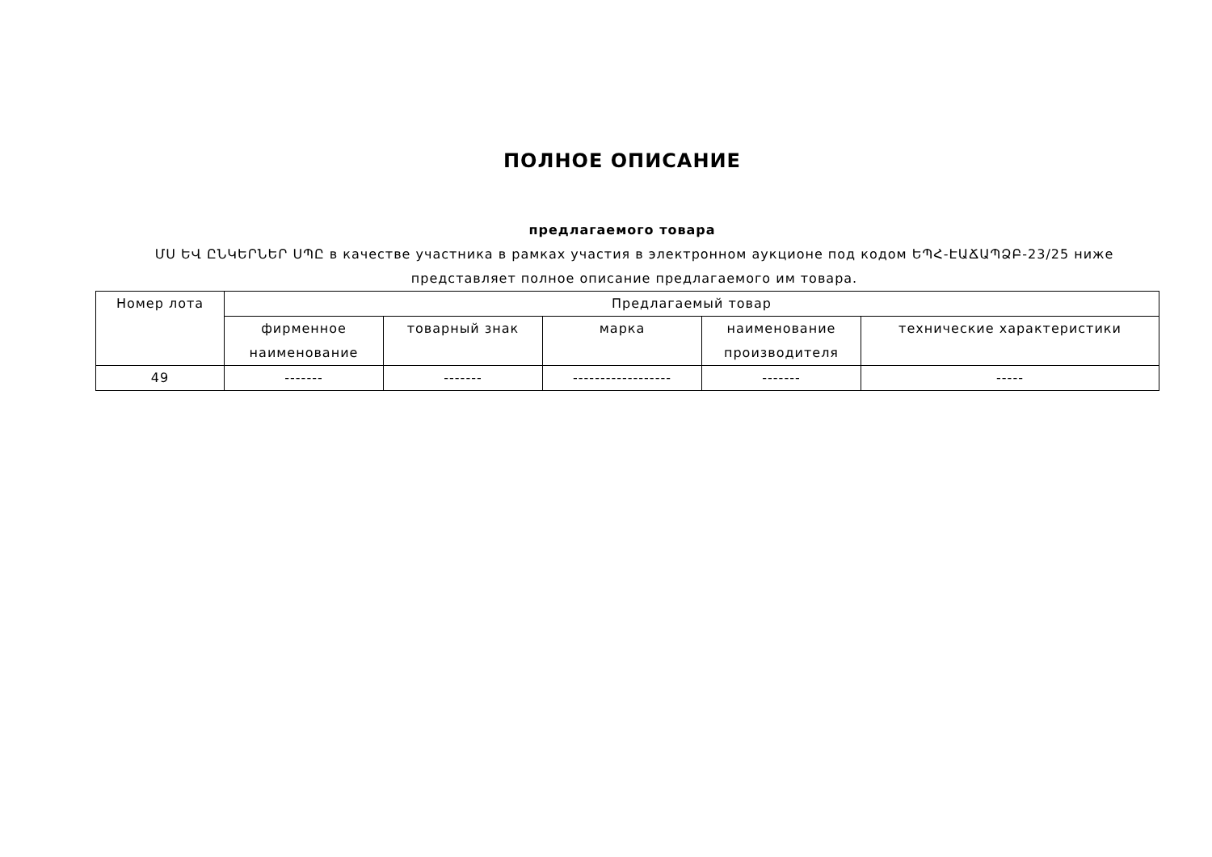ПОЛНОЕ ОПИСАНИЕ
предлагаемого товара
ՄՍ ԵՎ ԸՆԿԵՐՆԵՐ ՍՊԸ в качестве участника в рамках участия в электронном аукционе под кодом ԵՊՀ-ԷԱՃԱՊՁԲ-23/25 ниже представляет полное описание предлагаемого им товара.
| Номер лота | Предлагаемый товар | | | | |
| --- | --- | --- | --- | --- | --- |
| | фирменное наименование | товарный знак | марка | наименование производителя | технические характеристики |
| 49 | ------- | ------- | ------------------ | ------- | ----- |